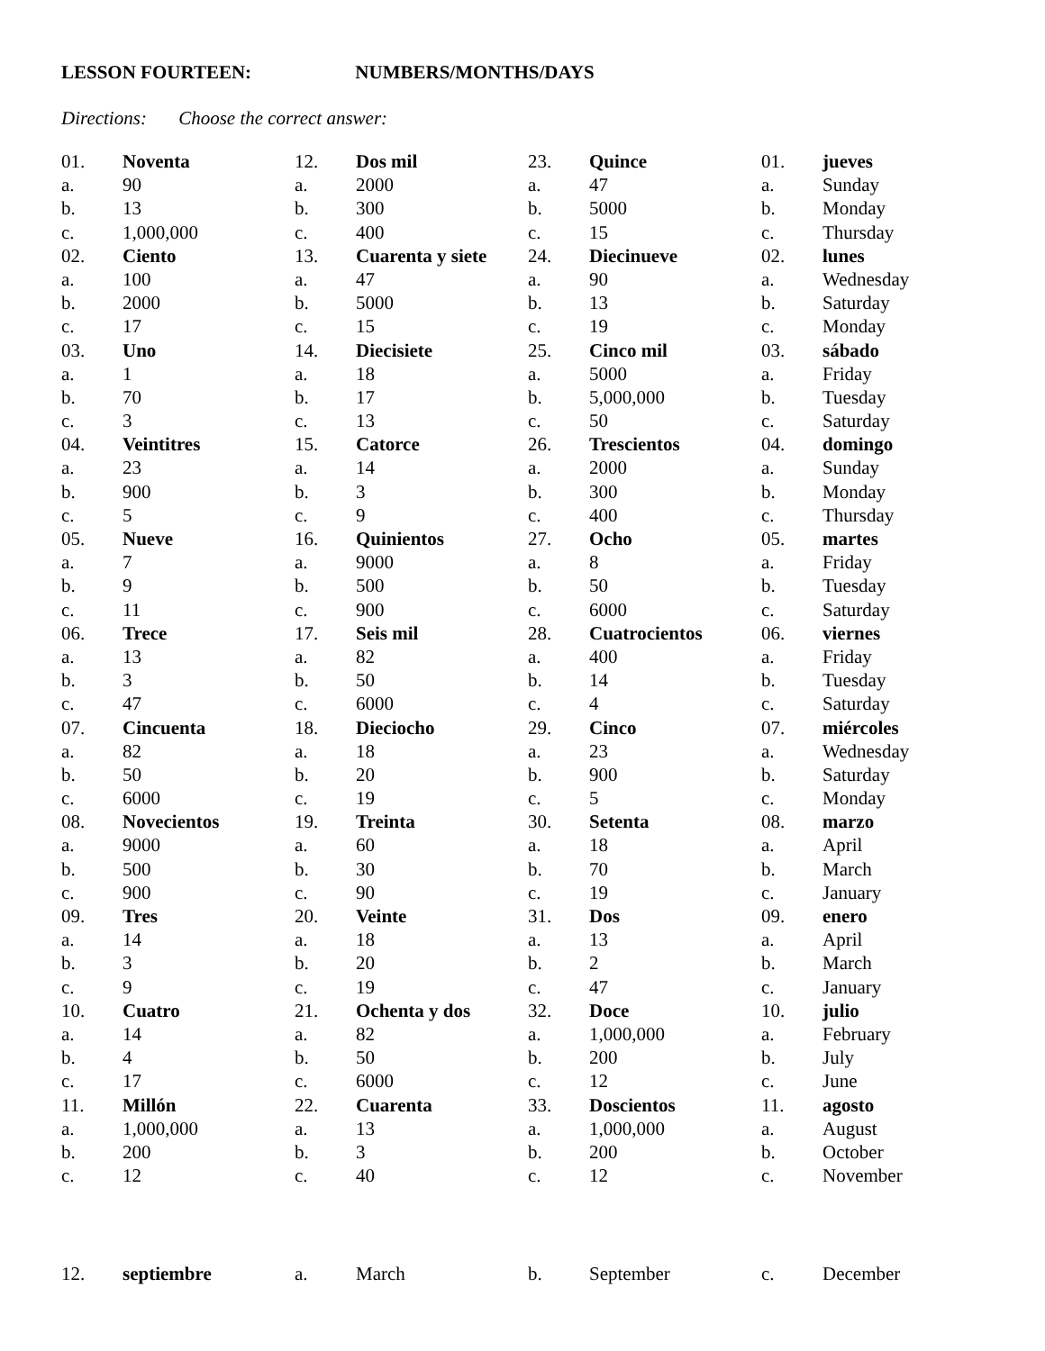LESSON FOURTEEN: NUMBERS/MONTHS/DAYS
Directions: Choose the correct answer:
01. Noventa
a. 90
b. 13
c. 1,000,000
02. Ciento
a. 100
b. 2000
c. 17
03. Uno
a. 1
b. 70
c. 3
04. Veintitres
a. 23
b. 900
c. 5
05. Nueve
a. 7
b. 9
c. 11
06. Trece
a. 13
b. 3
c. 47
07. Cincuenta
a. 82
b. 50
c. 6000
08. Novecientos
a. 9000
b. 500
c. 900
09. Tres
a. 14
b. 3
c. 9
10. Cuatro
a. 14
b. 4
c. 17
11. Millón
a. 1,000,000
b. 200
c. 12
12. Dos mil
a. 2000
b. 300
c. 400
13. Cuarenta y siete
a. 47
b. 5000
c. 15
14. Diecisiete
a. 18
b. 17
c. 13
15. Catorce
a. 14
b. 3
c. 9
16. Quinientos
a. 9000
b. 500
c. 900
17. Seis mil
a. 82
b. 50
c. 6000
18. Dieciocho
a. 18
b. 20
c. 19
19. Treinta
a. 60
b. 30
c. 90
20. Veinte
a. 18
b. 20
c. 19
21. Ochenta y dos
a. 82
b. 50
c. 6000
22. Cuarenta
a. 13
b. 3
c. 40
23. Quince
a. 47
b. 5000
c. 15
24. Diecinueve
a. 90
b. 13
c. 19
25. Cinco mil
a. 5000
b. 5,000,000
c. 50
26. Trescientos
a. 2000
b. 300
c. 400
27. Ocho
a. 8
b. 50
c. 6000
28. Cuatrocientos
a. 400
b. 14
c. 4
29. Cinco
a. 23
b. 900
c. 5
30. Setenta
a. 18
b. 70
c. 19
31. Dos
a. 13
b. 2
c. 47
32. Doce
a. 1,000,000
b. 200
c. 12
33. Doscientos
a. 1,000,000
b. 200
c. 12
01. jueves
a. Sunday
b. Monday
c. Thursday
02. lunes
a. Wednesday
b. Saturday
c. Monday
03. sábado
a. Friday
b. Tuesday
c. Saturday
04. domingo
a. Sunday
b. Monday
c. Thursday
05. martes
a. Friday
b. Tuesday
c. Saturday
06. viernes
a. Friday
b. Tuesday
c. Saturday
07. miércoles
a. Wednesday
b. Saturday
c. Monday
08. marzo
a. April
b. March
c. January
09. enero
a. April
b. March
c. January
10. julio
a. February
b. July
c. June
11. agosto
a. August
b. October
c. November
12. septiembre a. March b. September c. December